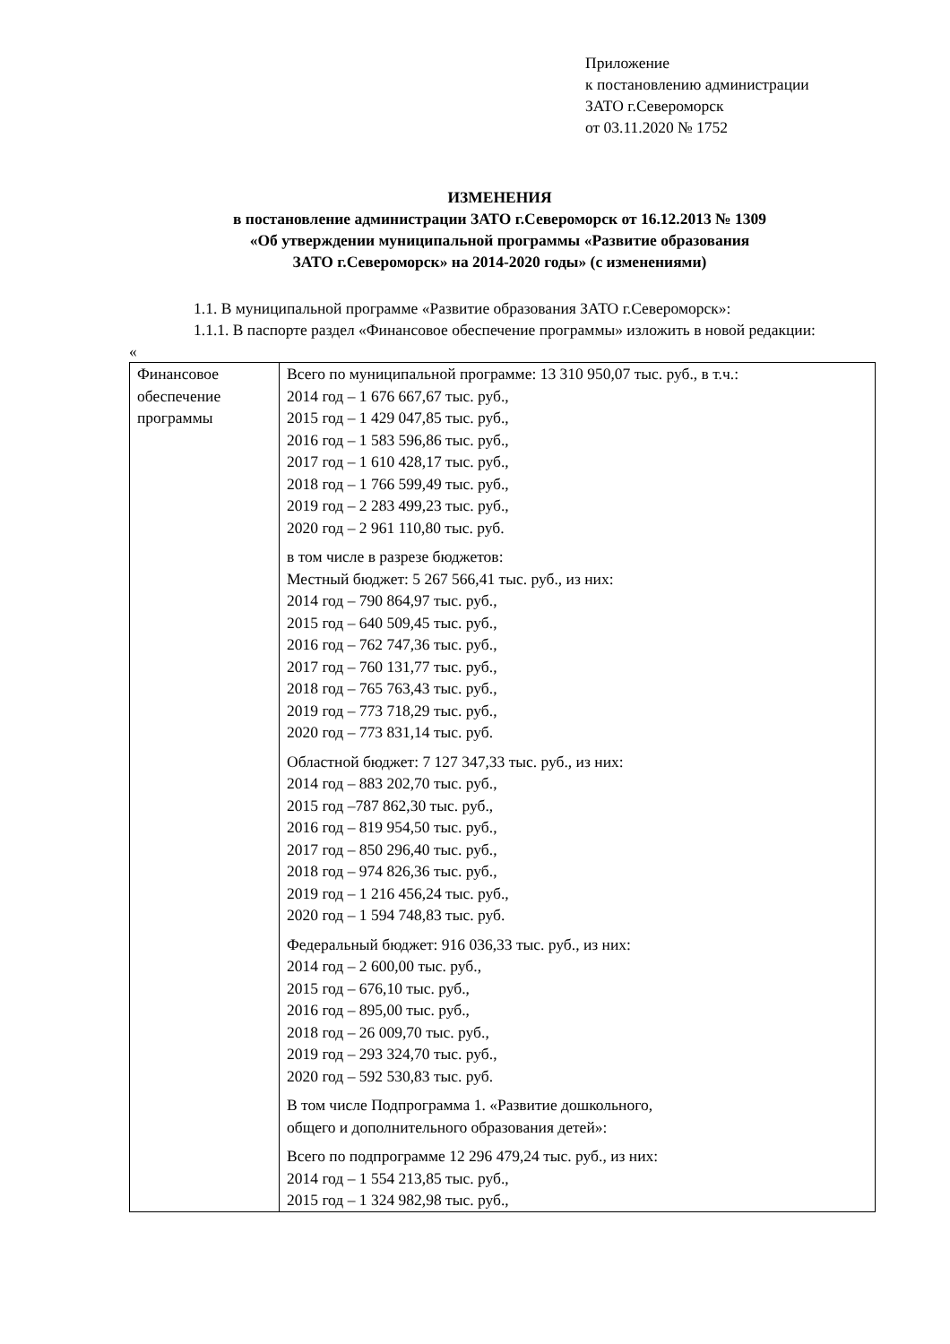Приложение
к постановлению администрации
ЗАТО г.Североморск
от 03.11.2020 № 1752
ИЗМЕНЕНИЯ
в постановление администрации ЗАТО г.Североморск от 16.12.2013 № 1309
«Об утверждении муниципальной программы «Развитие образования
ЗАТО г.Североморск» на 2014-2020 годы» (с изменениями)
1.1. В муниципальной программе «Развитие образования ЗАТО г.Североморск»:
1.1.1. В паспорте раздел «Финансовое обеспечение программы» изложить в новой редакции:
«
| Финансовое обеспечение программы | Всего по муниципальной программе: 13 310 950,07 тыс. руб., в т.ч.: 2014 год – 1 676 667,67 тыс. руб., 2015 год – 1 429 047,85 тыс. руб., 2016 год – 1 583 596,86 тыс. руб., 2017 год – 1 610 428,17 тыс. руб., 2018 год – 1 766 599,49 тыс. руб., 2019 год – 2 283 499,23 тыс. руб., 2020 год – 2 961 110,80 тыс. руб. в том числе в разрезе бюджетов: Местный бюджет: 5 267 566,41 тыс. руб., из них: 2014 год – 790 864,97 тыс. руб., 2015 год – 640 509,45 тыс. руб., 2016 год – 762 747,36 тыс. руб., 2017 год – 760 131,77 тыс. руб., 2018 год – 765 763,43 тыс. руб., 2019 год – 773 718,29 тыс. руб., 2020 год – 773 831,14 тыс. руб. Областной бюджет: 7 127 347,33 тыс. руб., из них: 2014 год – 883 202,70 тыс. руб., 2015 год –787 862,30 тыс. руб., 2016 год – 819 954,50 тыс. руб., 2017 год – 850 296,40 тыс. руб., 2018 год – 974 826,36 тыс. руб., 2019 год – 1 216 456,24 тыс. руб., 2020 год – 1 594 748,83 тыс. руб. Федеральный бюджет: 916 036,33 тыс. руб., из них: 2014 год – 2 600,00 тыс. руб., 2015 год – 676,10 тыс. руб., 2016 год – 895,00 тыс. руб., 2018 год – 26 009,70 тыс. руб., 2019 год – 293 324,70 тыс. руб., 2020 год – 592 530,83 тыс. руб. В том числе Подпрограмма 1. «Развитие дошкольного, общего и дополнительного образования детей»: Всего по подпрограмме 12 296 479,24 тыс. руб., из них: 2014 год – 1 554 213,85 тыс. руб., 2015 год – 1 324 982,98 тыс. руб., |